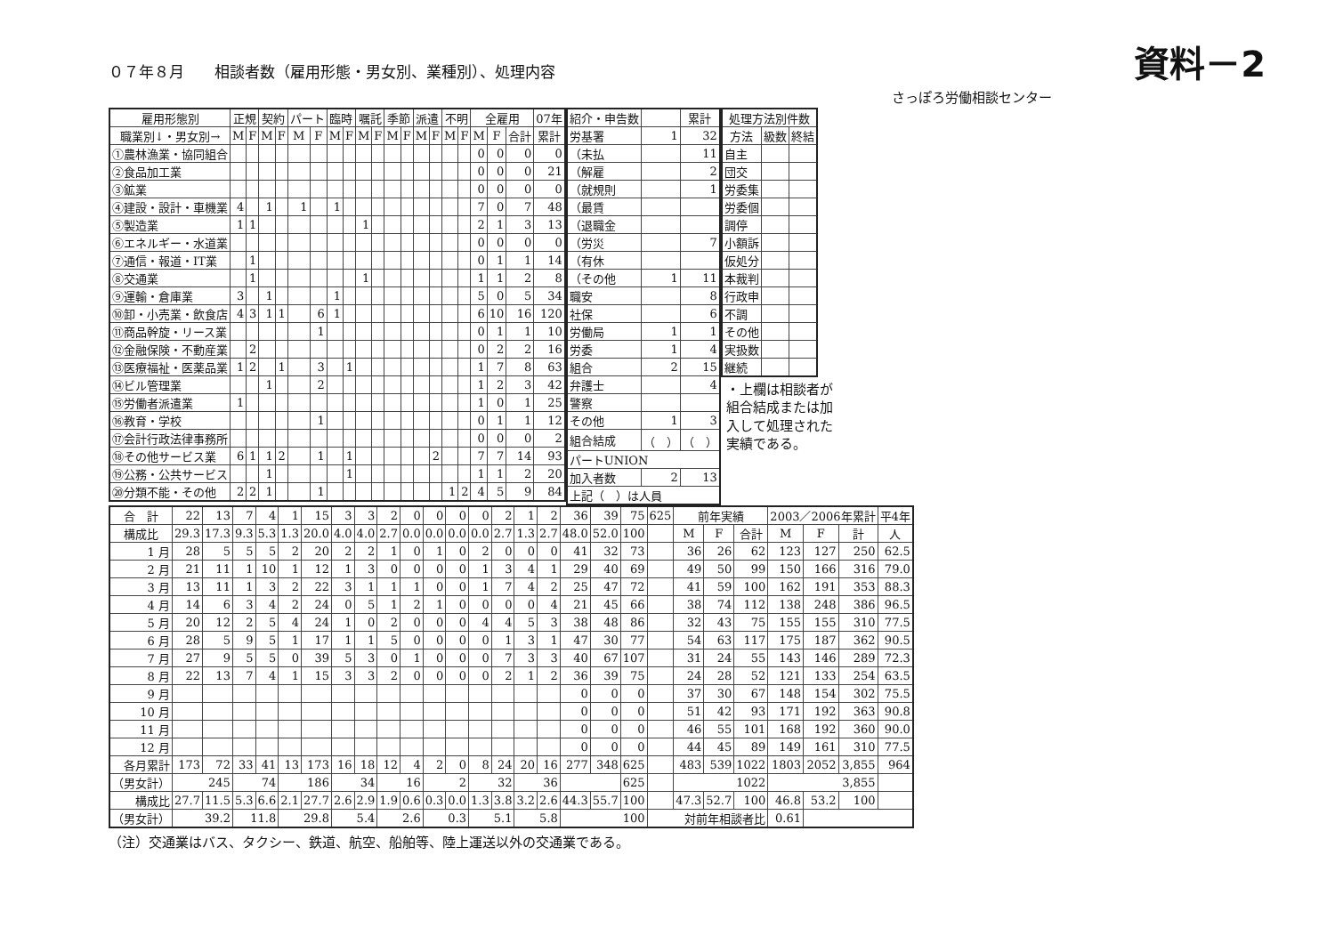０７年８月　　相談者数（雇用形態・男女別、業種別）、処理内容
資料－2
さっぽろ労働相談センター
| 雇用形態別 | 正規 | | 契約 | | パート | | 臨時 | | 嘱託 | | 季節 | | 派遣 | | 不明 | | 全雇用 | | | 07年 |
| --- | --- | --- | --- | --- | --- | --- | --- | --- | --- | --- | --- | --- | --- | --- | --- | --- | --- | --- | --- | --- |
| 職業別↓・男女別→ | M | F | M | F | M | F | M | F | M | F | M | F | M | F | M | F | M | F | 合計 | 累計 |
| ①農林漁業・協同組合 | | | | | | | | | | | | | | | | | 0 | 0 | 0 | 0 |
| ②食品加工業 | | | | | | | | | | | | | | | | | 0 | 0 | 0 | 21 |
| ③鉱業 | | | | | | | | | | | | | | | | | 0 | 0 | 0 | 0 |
| ④建設・設計・車機業 | 4 | | 1 | | 1 | | 1 | | | | | | | | | | 7 | 0 | 7 | 48 |
| ⑤製造業 | 1 | 1 | | | | | | | 1 | | | | | | | | 2 | 1 | 3 | 13 |
| ⑥エネルギー・水道業 | | | | | | | | | | | | | | | | | 0 | 0 | 0 | 0 |
| ⑦通信・報道・IT業 | | 1 | | | | | | | | | | | | | | | 0 | 1 | 1 | 14 |
| ⑧交通業 | | 1 | | | | | | | 1 | | | | | | | | 1 | 1 | 2 | 8 |
| ⑨運輸・倉庫業 | 3 | | 1 | | | | 1 | | | | | | | | | | 5 | 0 | 5 | 34 |
| ⑩卸・小売業・飲食店 | 4 | 3 | 1 | 1 | | 6 | 1 | | | | | | | | | | 6 | 10 | 16 | 120 |
| ⑪商品幹旋・リース業 | | | | | | 1 | | | | | | | | | | | 0 | 1 | 1 | 10 |
| ⑫金融保険・不動産業 | | 2 | | | | | | | | | | | | | | | 0 | 2 | 2 | 16 |
| ⑬医療福祉・医薬品業 | 1 | 2 | | 1 | | 3 | | 1 | | | | | | | | | 1 | 7 | 8 | 63 |
| ⑭ビル管理業 | | | 1 | | | 2 | | | | | | | | | | | 1 | 2 | 3 | 42 |
| ⑮労働者派遣業 | 1 | | | | | | | | | | | | | | | | 1 | 0 | 1 | 25 |
| ⑯教育・学校 | | | | | | 1 | | | | | | | | | | | 0 | 1 | 1 | 12 |
| ⑰会計行政法律事務所 | | | | | | | | | | | | | | | | | 0 | 0 | 0 | 2 |
| ⑱その他サービス業 | 6 | 1 | 1 | 2 | | 1 | | 1 | | | | | | 2 | | | 7 | 7 | 14 | 93 |
| ⑲公務・公共サービス | | | 1 | | | | | 1 | | | | | | | | | 1 | 1 | 2 | 20 |
| ⑳分類不能・その他 | 2 | 2 | 1 | | | 1 | | | | | | | | | 1 | 2 | 4 | 5 | 9 | 84 |
| 紹介・申告数 | | 累計 |
| --- | --- | --- |
| 労基署 | 1 | 32 |
| （未払 | | 11 |
| （解雇 | | 2 |
| （就規則 | | 1 |
| （最賃 | | |
| （退職金 | | |
| （労災 | | 7 |
| （有休 | | |
| （その他 | 1 | 11 |
| 職安 | | 8 |
| 社保 | | 6 |
| 労働局 | 1 | 1 |
| 労委 | 1 | 4 |
| 組合 | 2 | 15 |
| 弁護士 | | 4 |
| 警察 | | |
| その他 | 1 | 3 |
| 組合結成 | （ ） | （ ） |
| パートUNION | | |
| 加入者数 | 2 | 13 |
| 上記（ ）は人員 | | |
| 処理方法別件数 | | |
| --- | --- | --- |
| 方法 | 級数 | 終結 |
| 自主 | | |
| 団交 | | |
| 労委集 | | |
| 労委個 | | |
| 調停 | | |
| 小額訴 | | |
| 仮処分 | | |
| 本裁判 | | |
| 行政申 | | |
| 不調 | | |
| その他 | | |
| 実扱数 | | |
| 継続 | | |
・上欄は相談者が組合結成または加入して処理された実績である。
| 合 計 | 22 | 13 | 7 | 4 | 1 | 15 | 3 | 3 | 2 | 0 | 0 | 0 | 0 | 2 | 1 | 2 | 36 | 39 | 75 | 625 | 前年実績 | | | 2003／2006年累計 | | | 平4年 |
| 構成比 | 29.3 | 17.3 | 9.3 | 5.3 | 1.3 | 20.0 | 4.0 | 4.0 | 2.7 | 0.0 | 0.0 | 0.0 | 0.0 | 2.7 | 1.3 | 2.7 | 48.0 | 52.0 | 100 | | M | F | 合計 | M | F | 計 | 人 |
| 1 月 | 28 | 5 | 5 | 5 | 2 | 20 | 2 | 2 | 1 | 0 | 1 | 0 | 2 | 0 | 0 | 0 | 41 | 32 | 73 | | 36 | 26 | 62 | 123 | 127 | 250 | 62.5 |
| 2 月 | 21 | 11 | 1 | 10 | 1 | 12 | 1 | 3 | 0 | 0 | 0 | 0 | 1 | 3 | 4 | 1 | 29 | 40 | 69 | | 49 | 50 | 99 | 150 | 166 | 316 | 79.0 |
| 3 月 | 13 | 11 | 1 | 3 | 2 | 22 | 3 | 1 | 1 | 1 | 0 | 0 | 1 | 7 | 4 | 2 | 25 | 47 | 72 | | 41 | 59 | 100 | 162 | 191 | 353 | 88.3 |
| 4 月 | 14 | 6 | 3 | 4 | 2 | 24 | 0 | 5 | 1 | 2 | 1 | 0 | 0 | 0 | 0 | 4 | 21 | 45 | 66 | | 38 | 74 | 112 | 138 | 248 | 386 | 96.5 |
| 5 月 | 20 | 12 | 2 | 5 | 4 | 24 | 1 | 0 | 2 | 0 | 0 | 0 | 4 | 4 | 5 | 3 | 38 | 48 | 86 | | 32 | 43 | 75 | 155 | 155 | 310 | 77.5 |
| 6 月 | 28 | 5 | 9 | 5 | 1 | 17 | 1 | 1 | 5 | 0 | 0 | 0 | 0 | 1 | 3 | 1 | 47 | 30 | 77 | | 54 | 63 | 117 | 175 | 187 | 362 | 90.5 |
| 7 月 | 27 | 9 | 5 | 5 | 0 | 39 | 5 | 3 | 0 | 1 | 0 | 0 | 0 | 7 | 3 | 3 | 40 | 67 | 107 | | 31 | 24 | 55 | 143 | 146 | 289 | 72.3 |
| 8 月 | 22 | 13 | 7 | 4 | 1 | 15 | 3 | 3 | 2 | 0 | 0 | 0 | 0 | 2 | 1 | 2 | 36 | 39 | 75 | | 24 | 28 | 52 | 121 | 133 | 254 | 63.5 |
| 9 月 | | | | | | | | | | | | | | | | | 0 | 0 | 0 | | 37 | 30 | 67 | 148 | 154 | 302 | 75.5 |
| 10 月 | | | | | | | | | | | | | | | | | 0 | 0 | 0 | | 51 | 42 | 93 | 171 | 192 | 363 | 90.8 |
| 11 月 | | | | | | | | | | | | | | | | | 0 | 0 | 0 | | 46 | 55 | 101 | 168 | 192 | 360 | 90.0 |
| 12 月 | | | | | | | | | | | | | | | | | 0 | 0 | 0 | | 44 | 45 | 89 | 149 | 161 | 310 | 77.5 |
| 各月累計 | 173 | 72 | 33 | 41 | 13 | 173 | 16 | 18 | 12 | 4 | 2 | 0 | 8 | 24 | 20 | 16 | 277 | 348 | 625 | | 483 | 539 | 1022 | 1803 | 2052 | 3,855 | 964 |
| （男女計） | 245 | | 74 | | 186 | | 34 | | 16 | | 2 | | 32 | | 36 | | | | 625 | | 1022 | | | 3,855 | | | |
| 構成比 | 27.7 | 11.5 | 5.3 | 6.6 | 2.1 | 27.7 | 2.6 | 2.9 | 1.9 | 0.6 | 0.3 | 0.0 | 1.3 | 3.8 | 3.2 | 2.6 | 44.3 | 55.7 | 100 | | 47.3 | 52.7 | 100 | 46.8 | 53.2 | 100 | |
| （男女計） | 39.2 | | 11.8 | | 29.8 | | 5.4 | | 2.6 | | 0.3 | | 5.1 | | 5.8 | | 100 | | | 対前年相談者比 | | | | 0.61 | | | |
（注）交通業はバス、タクシー、鉄道、航空、船舶等、陸上運送以外の交通業である。